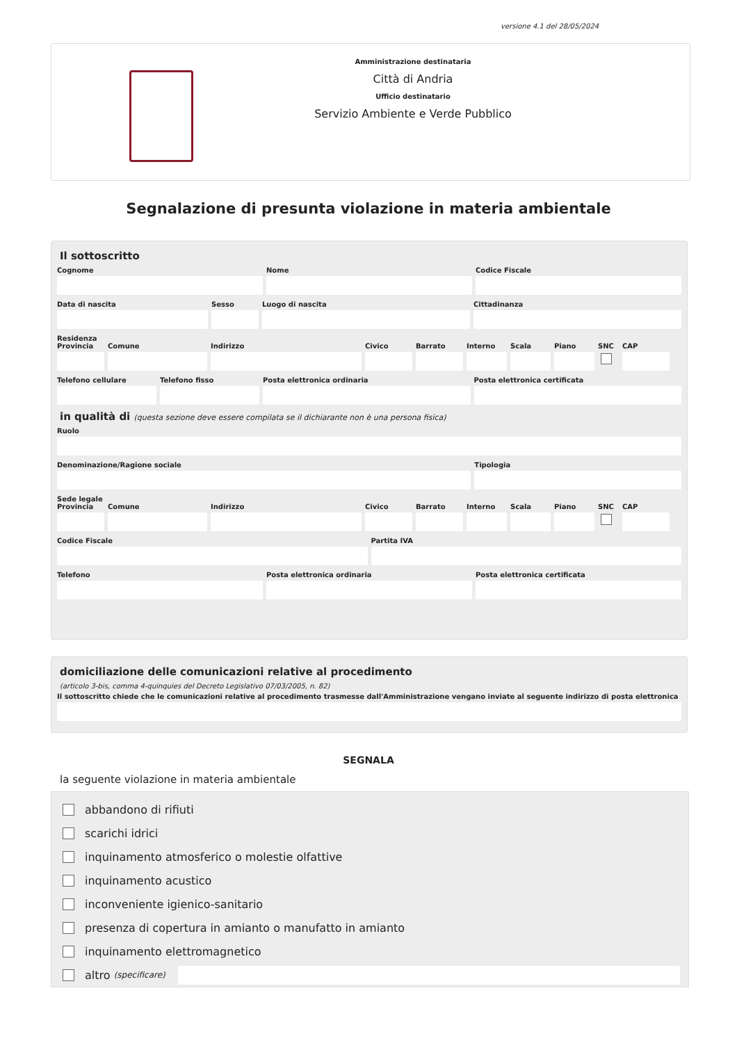versione 4.1 del 28/05/2024
Amministrazione destinataria
Città di Andria
Ufficio destinatario
Servizio Ambiente e Verde Pubblico
Segnalazione di presunta violazione in materia ambientale
Il sottoscritto
Cognome Nome Codice Fiscale
Data di nascita Sesso Luogo di nascita Cittadinanza
Residenza
Provincia
Comune Indirizzo Civico Barrato Interno
Scala Piano SNC CAP
Telefono cellulare
Telefono fisso Posta elettronica ordinaria Posta elettronica certificata
in qualità di (questa sezione deve essere compilata se il dichiarante non è una persona fisica)
Ruolo
Denominazione/Ragione sociale Tipologia
Sede legale
Provincia
Comune Indirizzo Civico Barrato Interno
Scala Piano SNC CAP
Codice Fiscale Partita IVA
Telefono Posta elettronica ordinaria Posta elettronica certificata
domiciliazione delle comunicazioni relative al procedimento
(articolo 3-bis, comma 4-quinquies del Decreto Legislativo 07/03/2005, n. 82)
Il sottoscritto chiede che le comunicazioni relative al procedimento trasmesse dall'Amministrazione vengano inviate al seguente indirizzo di posta elettronica
SEGNALA
la seguente violazione in materia ambientale
abbandono di rifiuti
scarichi idrici
inquinamento atmosferico o molestie olfattive
inquinamento acustico
inconveniente igienico-sanitario
presenza di copertura in amianto o manufatto in amianto
inquinamento elettromagnetico
altro (specificare)